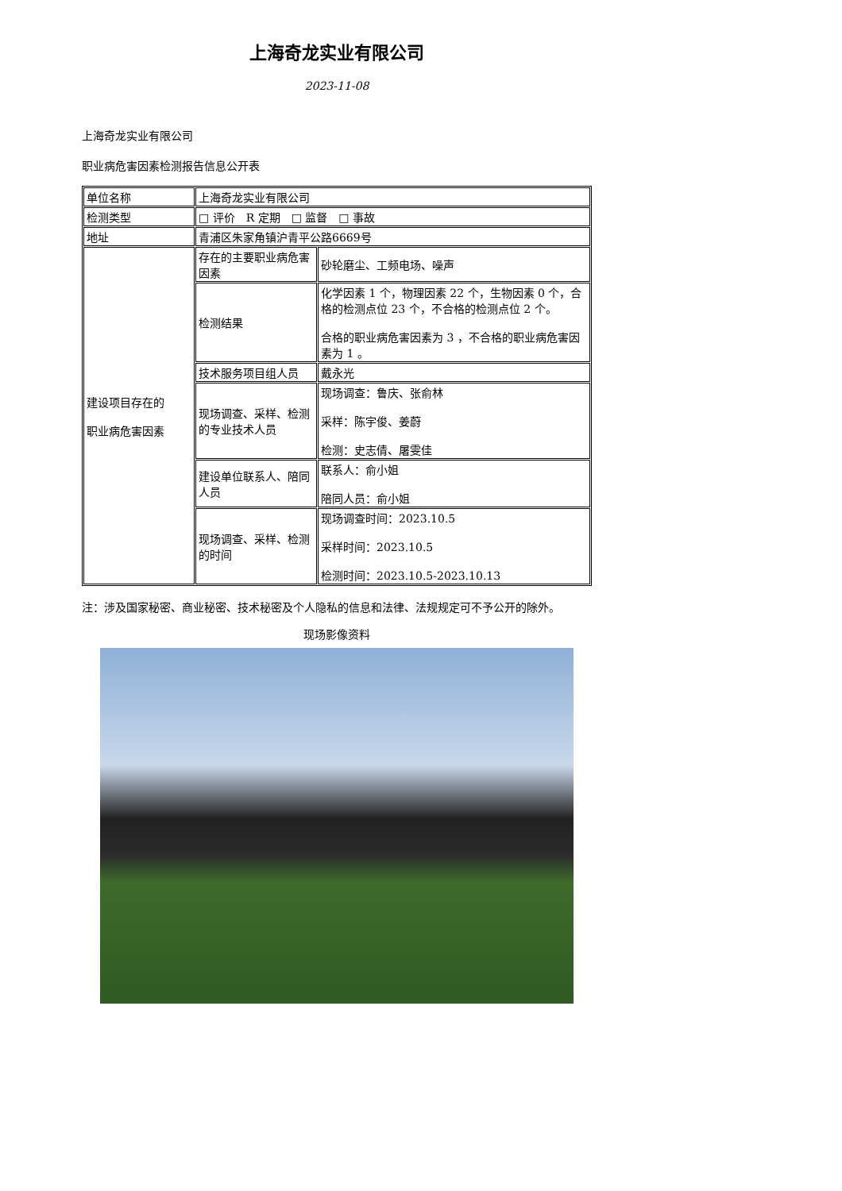上海奇龙实业有限公司
2023-11-08
上海奇龙实业有限公司
职业病危害因素检测报告信息公开表
| 单位名称 | 上海奇龙实业有限公司 | |
| 检测类型 | □ 评价 R 定期 □ 监督 □ 事故 | |
| 地址 | 青浦区朱家角镇沪青平公路6669号 | |
| 建设项目存在的 职业病危害因素 | 存在的主要职业病危害因素 | 砂轮磨尘、工频电场、噪声 |
| | 检测结果 | 化学因素 1 个，物理因素 22 个，生物因素 0 个，合格的检测点位 23 个，不合格的检测点位 2 个。 合格的职业病危害因素为 3 ，不合格的职业病危害因素为 1 。 |
| | 技术服务项目组人员 | 戴永光 |
| | 现场调查、采样、检测的专业技术人员 | 现场调查：鲁庆、张俞林 采样：陈宇俊、姜蔚 检测：史志倩、屠雯佳 |
| | 建设单位联系人、陪同人员 | 联系人：俞小姐 陪同人员：俞小姐 |
| | 现场调查、采样、检测的时间 | 现场调查时间：2023.10.5 采样时间：2023.10.5 检测时间：2023.10.5-2023.10.13 |
注：涉及国家秘密、商业秘密、技术秘密及个人隐私的信息和法律、法规规定可不予公开的除外。
现场影像资料